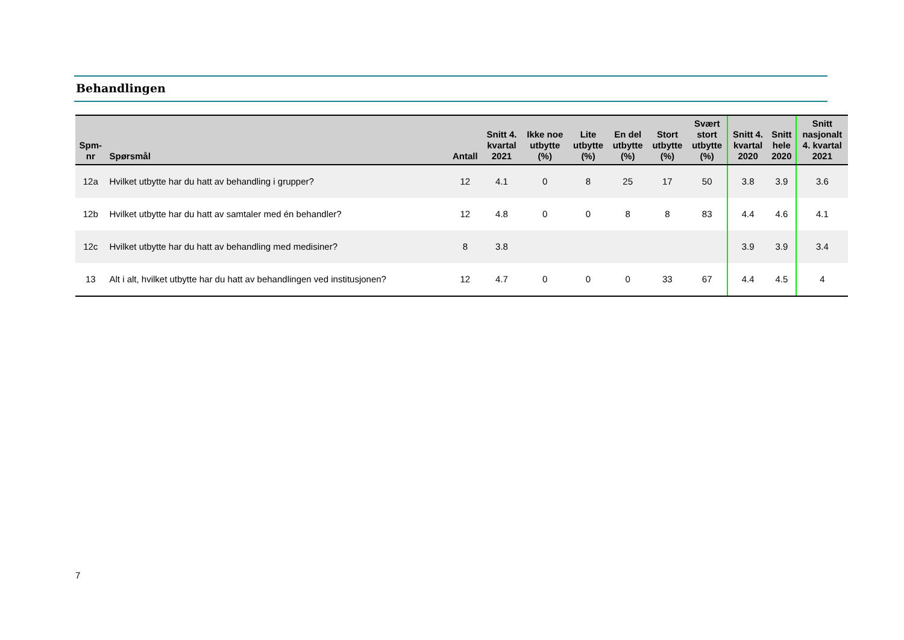Behandlingen
| Spm- nr | Spørsmål | Antall | Snitt 4. kvartal 2021 | Ikke noe utbytte (%) | Lite utbytte (%) | En del utbytte (%) | Stort utbytte (%) | Svært stort utbytte (%) | Snitt 4. kvartal 2020 | Snitt hele 2020 | Snitt nasjonalt 4. kvartal 2021 |
| --- | --- | --- | --- | --- | --- | --- | --- | --- | --- | --- | --- |
| 12a | Hvilket utbytte har du hatt av behandling i grupper? | 12 | 4.1 | 0 | 8 | 25 | 17 | 50 | 3.8 | 3.9 | 3.6 |
| 12b | Hvilket utbytte har du hatt av samtaler med én behandler? | 12 | 4.8 | 0 | 0 | 8 | 8 | 83 | 4.4 | 4.6 | 4.1 |
| 12c | Hvilket utbytte har du hatt av behandling med medisiner? | 8 | 3.8 | | | | | | 3.9 | 3.9 | 3.4 |
| 13 | Alt i alt, hvilket utbytte har du hatt av behandlingen ved institusjonen? | 12 | 4.7 | 0 | 0 | 0 | 33 | 67 | 4.4 | 4.5 | 4 |
7